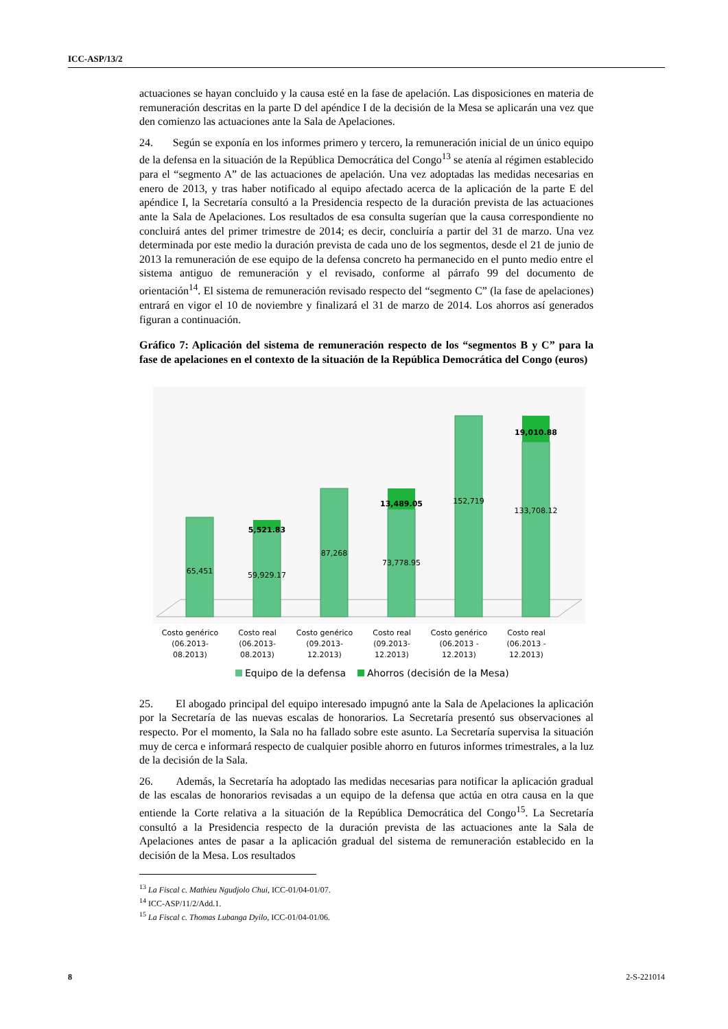ICC-ASP/13/2
actuaciones se hayan concluido y la causa esté en la fase de apelación. Las disposiciones en materia de remuneración descritas en la parte D del apéndice I de la decisión de la Mesa se aplicarán una vez que den comienzo las actuaciones ante la Sala de Apelaciones.
24. Según se exponía en los informes primero y tercero, la remuneración inicial de un único equipo de la defensa en la situación de la República Democrática del Congo<sup>13</sup> se atenía al régimen establecido para el “segmento A” de las actuaciones de apelación. Una vez adoptadas las medidas necesarias en enero de 2013, y tras haber notificado al equipo afectado acerca de la aplicación de la parte E del apéndice I, la Secretaría consultó a la Presidencia respecto de la duración prevista de las actuaciones ante la Sala de Apelaciones. Los resultados de esa consulta sugerían que la causa correspondiente no concluirá antes del primer trimestre de 2014; es decir, concluiría a partir del 31 de marzo. Una vez determinada por este medio la duración prevista de cada uno de los segmentos, desde el 21 de junio de 2013 la remuneración de ese equipo de la defensa concreto ha permanecido en el punto medio entre el sistema antiguo de remuneración y el revisado, conforme al párrafo 99 del documento de orientación<sup>14</sup>. El sistema de remuneración revisado respecto del “segmento C” (la fase de apelaciones) entrará en vigor el 10 de noviembre y finalizará el 31 de marzo de 2014. Los ahorros así generados figuran a continuación.
Gráfico 7: Aplicación del sistema de remuneración respecto de los “segmentos B y C” para la fase de apelaciones en el contexto de la situación de la República Democrática del Congo (euros)
65,451
59,929.17
5,521.83
87,268
73,778.95
13,489.05
152,719
133,708.12
19,010.88
Costo genérico
(06.2013-
08.2013)
Costo real
(06.2013-
08.2013)
Costo genérico
(09.2013-
12.2013)
Costo real
(09.2013-
12.2013)
Costo genérico
(06.2013 -
12.2013)
Costo real
(06.2013 -
12.2013)
Equipo de la defensa
Ahorros (decisión de la Mesa)
25. El abogado principal del equipo interesado impugnó ante la Sala de Apelaciones la aplicación por la Secretaría de las nuevas escalas de honorarios. La Secretaría presentó sus observaciones al respecto. Por el momento, la Sala no ha fallado sobre este asunto. La Secretaría supervisa la situación muy de cerca e informará respecto de cualquier posible ahorro en futuros informes trimestrales, a la luz de la decisión de la Sala.
26. Además, la Secretaría ha adoptado las medidas necesarias para notificar la aplicación gradual de las escalas de honorarios revisadas a un equipo de la defensa que actúa en otra causa en la que entiende la Corte relativa a la situación de la República Democrática del Congo<sup>15</sup>. La Secretaría consultó a la Presidencia respecto de la duración prevista de las actuaciones ante la Sala de Apelaciones antes de pasar a la aplicación gradual del sistema de remuneración establecido en la decisión de la Mesa. Los resultados
<sup>13</sup> La Fiscal c. Mathieu Ngudjolo Chui, ICC-01/04-01/07.
<sup>14</sup> ICC-ASP/11/2/Add.1.
<sup>15</sup> La Fiscal c. Thomas Lubanga Dyilo, ICC-01/04-01/06.
8 2-S-221014